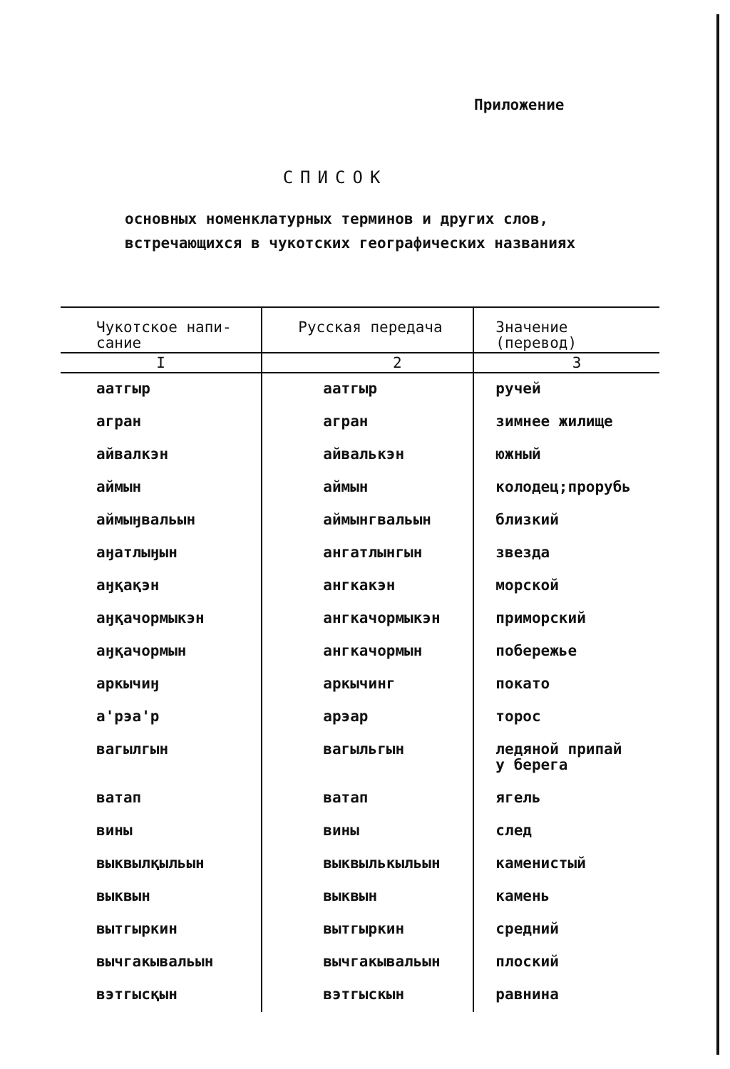Приложение
СПИСОК
основных номенклатурных терминов и других слов,
встречающихся в чукотских географических названиях
| Чукотское напи- сание | Русская передача | Значение (перевод) |
| --- | --- | --- |
| I | 2 | 3 |
| аатгыр | аатгыр | ручей |
| агран | агран | зимнее жилище |
| айвалкэн | айвалькэн | южный |
| аймын | аймын | колодец;прорубь |
| аймыӈвальын | аймынгвальын | близкий |
| аӈатлыӈын | ангатлынгын | звезда |
| аӈқақэн | ангкакэн | морской |
| аӈқачормыкэн | ангкачормыкэн | приморский |
| аӈқачормын | ангкачормын | побережье |
| аркычиӈ | аркычинг | покато |
| а'рэа'р | арэар | торос |
| вагылгын | вагыльгын | ледяной припай у берега |
| ватап | ватап | ягель |
| вины | вины | след |
| выквылқыльын | выквылькыльын | каменистый |
| выквын | выквын | камень |
| вытгыркин | вытгыркин | средний |
| вычгакывальын | вычгакывальын | плоский |
| вэтгысқын | вэтгыскын | равнина |